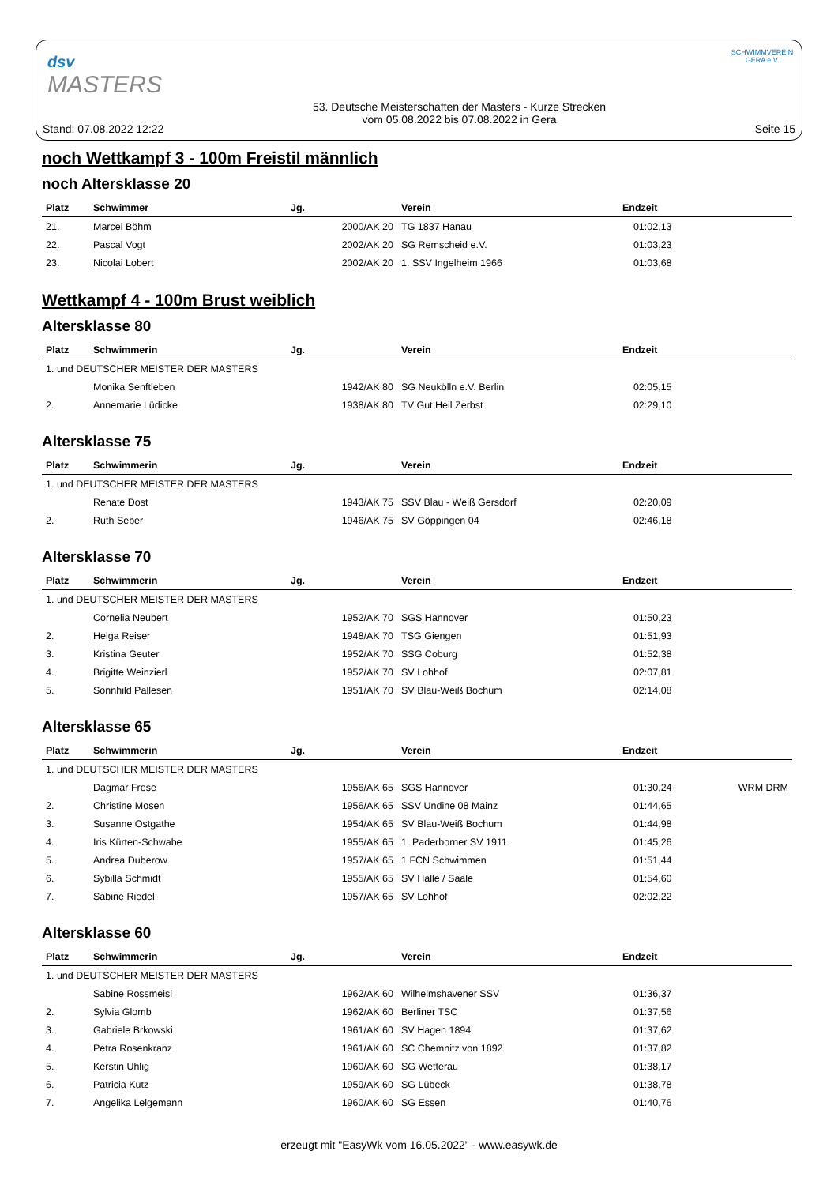dsv
MASTERS
SCHWIMMVEREIN GERA e.V.
Stand: 07.08.2022 12:22
53. Deutsche Meisterschaften der Masters - Kurze Strecken
vom 05.08.2022 bis 07.08.2022 in Gera
Seite 15
noch Wettkampf 3 - 100m Freistil männlich
noch Altersklasse 20
| Platz | Schwimmer | Jg. | Verein | Endzeit | |
| --- | --- | --- | --- | --- | --- |
| 21. | Marcel Böhm | 2000/AK 20 | TG 1837 Hanau | 01:02,13 | |
| 22. | Pascal Vogt | 2002/AK 20 | SG Remscheid e.V. | 01:03,23 | |
| 23. | Nicolai Lobert | 2002/AK 20 | 1. SSV Ingelheim 1966 | 01:03,68 | |
Wettkampf 4 - 100m Brust weiblich
Altersklasse 80
| Platz | Schwimmerin | Jg. | Verein | Endzeit | |
| --- | --- | --- | --- | --- | --- |
| 1. und DEUTSCHER MEISTER DER MASTERS | | | | | |
| | Monika Senftleben | 1942/AK 80 | SG Neukölln e.V. Berlin | 02:05,15 | |
| 2. | Annemarie Lüdicke | 1938/AK 80 | TV Gut Heil Zerbst | 02:29,10 | |
Altersklasse 75
| Platz | Schwimmerin | Jg. | Verein | Endzeit | |
| --- | --- | --- | --- | --- | --- |
| 1. und DEUTSCHER MEISTER DER MASTERS | | | | | |
| | Renate Dost | 1943/AK 75 | SSV Blau - Weiß Gersdorf | 02:20,09 | |
| 2. | Ruth Seber | 1946/AK 75 | SV Göppingen 04 | 02:46,18 | |
Altersklasse 70
| Platz | Schwimmerin | Jg. | Verein | Endzeit | |
| --- | --- | --- | --- | --- | --- |
| 1. und DEUTSCHER MEISTER DER MASTERS | | | | | |
| | Cornelia Neubert | 1952/AK 70 | SGS Hannover | 01:50,23 | |
| 2. | Helga Reiser | 1948/AK 70 | TSG Giengen | 01:51,93 | |
| 3. | Kristina Geuter | 1952/AK 70 | SSG Coburg | 01:52,38 | |
| 4. | Brigitte Weinzierl | 1952/AK 70 | SV Lohhof | 02:07,81 | |
| 5. | Sonnhild Pallesen | 1951/AK 70 | SV Blau-Weiß Bochum | 02:14,08 | |
Altersklasse 65
| Platz | Schwimmerin | Jg. | Verein | Endzeit | |
| --- | --- | --- | --- | --- | --- |
| 1. und DEUTSCHER MEISTER DER MASTERS | | | | | |
| | Dagmar Frese | 1956/AK 65 | SGS Hannover | 01:30,24 | WRM DRM |
| 2. | Christine Mosen | 1956/AK 65 | SSV Undine 08 Mainz | 01:44,65 | |
| 3. | Susanne Ostgathe | 1954/AK 65 | SV Blau-Weiß Bochum | 01:44,98 | |
| 4. | Iris Kürten-Schwabe | 1955/AK 65 | 1. Paderborner SV 1911 | 01:45,26 | |
| 5. | Andrea Duberow | 1957/AK 65 | 1.FCN Schwimmen | 01:51,44 | |
| 6. | Sybilla Schmidt | 1955/AK 65 | SV Halle / Saale | 01:54,60 | |
| 7. | Sabine Riedel | 1957/AK 65 | SV Lohhof | 02:02,22 | |
Altersklasse 60
| Platz | Schwimmerin | Jg. | Verein | Endzeit | |
| --- | --- | --- | --- | --- | --- |
| 1. und DEUTSCHER MEISTER DER MASTERS | | | | | |
| | Sabine Rossmeisl | 1962/AK 60 | Wilhelmshavener SSV | 01:36,37 | |
| 2. | Sylvia Glomb | 1962/AK 60 | Berliner TSC | 01:37,56 | |
| 3. | Gabriele Brkowski | 1961/AK 60 | SV Hagen 1894 | 01:37,62 | |
| 4. | Petra Rosenkranz | 1961/AK 60 | SC Chemnitz von 1892 | 01:37,82 | |
| 5. | Kerstin Uhlig | 1960/AK 60 | SG Wetterau | 01:38,17 | |
| 6. | Patricia Kutz | 1959/AK 60 | SG Lübeck | 01:38,78 | |
| 7. | Angelika Lelgemann | 1960/AK 60 | SG Essen | 01:40,76 | |
erzeugt mit "EasyWk vom 16.05.2022" - www.easywk.de